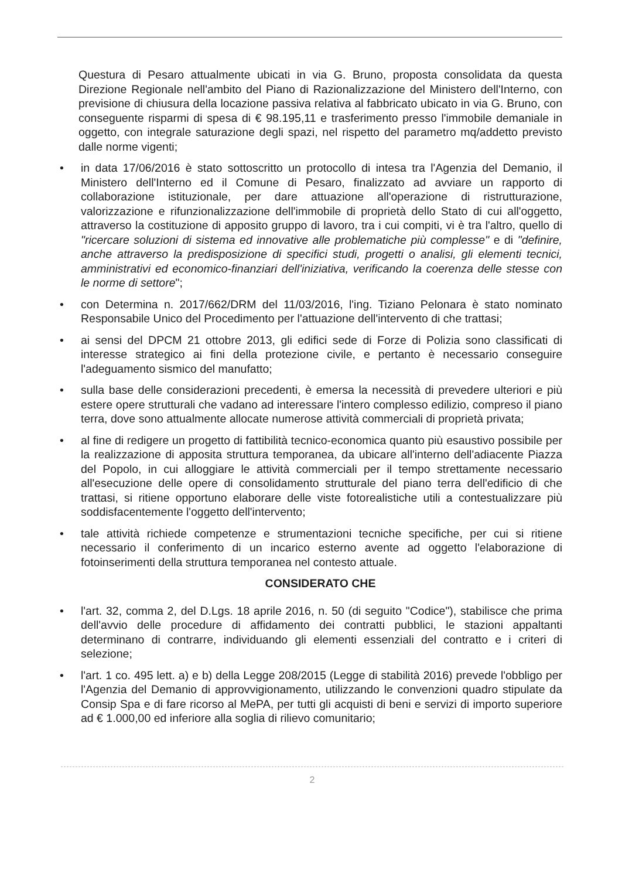Questura di Pesaro attualmente ubicati in via G. Bruno, proposta consolidata da questa Direzione Regionale nell'ambito del Piano di Razionalizzazione del Ministero dell'Interno, con previsione di chiusura della locazione passiva relativa al fabbricato ubicato in via G. Bruno, con conseguente risparmi di spesa di € 98.195,11 e trasferimento presso l'immobile demaniale in oggetto, con integrale saturazione degli spazi, nel rispetto del parametro mq/addetto previsto dalle norme vigenti;
• in data 17/06/2016 è stato sottoscritto un protocollo di intesa tra l'Agenzia del Demanio, il Ministero dell'Interno ed il Comune di Pesaro, finalizzato ad avviare un rapporto di collaborazione istituzionale, per dare attuazione all'operazione di ristrutturazione, valorizzazione e rifunzionalizzazione dell'immobile di proprietà dello Stato di cui all'oggetto, attraverso la costituzione di apposito gruppo di lavoro, tra i cui compiti, vi è tra l'altro, quello di "ricercare soluzioni di sistema ed innovative alle problematiche più complesse" e di "definire, anche attraverso la predisposizione di specifici studi, progetti o analisi, gli elementi tecnici, amministrativi ed economico-finanziari dell'iniziativa, verificando la coerenza delle stesse con le norme di settore";
• con Determina n. 2017/662/DRM del 11/03/2016, l'ing. Tiziano Pelonara è stato nominato Responsabile Unico del Procedimento per l'attuazione dell'intervento di che trattasi;
• ai sensi del DPCM 21 ottobre 2013, gli edifici sede di Forze di Polizia sono classificati di interesse strategico ai fini della protezione civile, e pertanto è necessario conseguire l'adeguamento sismico del manufatto;
• sulla base delle considerazioni precedenti, è emersa la necessità di prevedere ulteriori e più estere opere strutturali che vadano ad interessare l'intero complesso edilizio, compreso il piano terra, dove sono attualmente allocate numerose attività commerciali di proprietà privata;
• al fine di redigere un progetto di fattibilità tecnico-economica quanto più esaustivo possibile per la realizzazione di apposita struttura temporanea, da ubicare all'interno dell'adiacente Piazza del Popolo, in cui alloggiare le attività commerciali per il tempo strettamente necessario all'esecuzione delle opere di consolidamento strutturale del piano terra dell'edificio di che trattasi, si ritiene opportuno elaborare delle viste fotorealistiche utili a contestualizzare più soddisfacentemente l'oggetto dell'intervento;
• tale attività richiede competenze e strumentazioni tecniche specifiche, per cui si ritiene necessario il conferimento di un incarico esterno avente ad oggetto l'elaborazione di fotoinserimenti della struttura temporanea nel contesto attuale.
CONSIDERATO CHE
• l'art. 32, comma 2, del D.Lgs. 18 aprile 2016, n. 50 (di seguito "Codice"), stabilisce che prima dell'avvio delle procedure di affidamento dei contratti pubblici, le stazioni appaltanti determinano di contrarre, individuando gli elementi essenziali del contratto e i criteri di selezione;
• l'art. 1 co. 495 lett. a) e b) della Legge 208/2015 (Legge di stabilità 2016) prevede l'obbligo per l'Agenzia del Demanio di approvvigionamento, utilizzando le convenzioni quadro stipulate da Consip Spa e di fare ricorso al MePA, per tutti gli acquisti di beni e servizi di importo superiore ad € 1.000,00 ed inferiore alla soglia di rilievo comunitario;
2